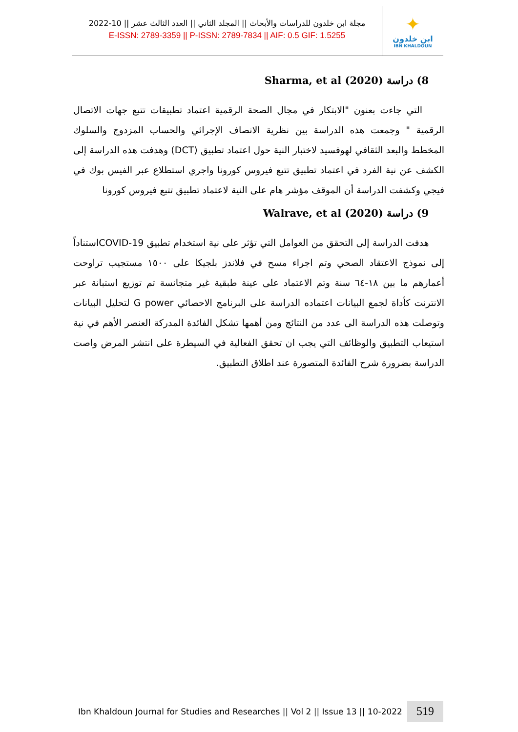مجلة ابن خلدون للدراسات والأبحاث || المجلد الثاني || العدد الثالث عشر || 10-2022
E-ISSN: 2789-3359 || P-ISSN: 2789-7834 || AIF: 0.5 GIF: 1.5255
✦
ابن خلدون
IBN KHALDOUN
8) دراسة (2020) Sharma, et al
التي جاءت بعنون "الابتكار في مجال الصحة الرقمية اعتماد تطبيقات تتبع جهات الاتصال الرقمية " وجمعت هذه الدراسة بين نظرية الانصاف الإجرائي والحساب المزدوج والسلوك المخطط والبعد الثقافي لهوفسيد لاختبار النية حول اعتماد تطبيق (DCT) وهدفت هذه الدراسة إلى الكشف عن نية الفرد في اعتماد تطبيق تتبع فيروس كورونا واجري استطلاع عبر الفيس بوك في فيجي وكشفت الدراسة أن الموقف مؤشر هام على النية لاعتماد تطبيق تتبع فيروس كورونا
9) دراسة (2020) Walrave, et al
هدفت الدراسة إلى التحقق من العوامل التي تؤثر على نية استخدام تطبيق COVID-19استناداً إلى نموذج الاعتقاد الصحي وتم اجراء مسح في فلاندز بلجيكا على ١٥٠٠ مستجيب تراوحت أعمارهم ما بين ١٨-٦٤ سنة وتم الاعتماد على عينة طبقية غير متجانسة تم توزيع استبانة عبر الانترنت كأداة لجمع البيانات اعتماده الدراسة على البرنامج الاحصائي G power لتحليل البيانات وتوصلت هذه الدراسة الى عدد من النتائج ومن أهمها تشكل الفائدة المدركة العنصر الأهم في نية استيعاب التطبيق والوظائف التي يجب ان تحقق الفعالية في السيطرة على انتشر المرض واصت الدراسة بضرورة شرح الفائدة المتصورة عند اطلاق التطبيق.
Ibn Khaldoun Journal for Studies and Researches || Vol 2 || Issue 13 || 10-2022
519